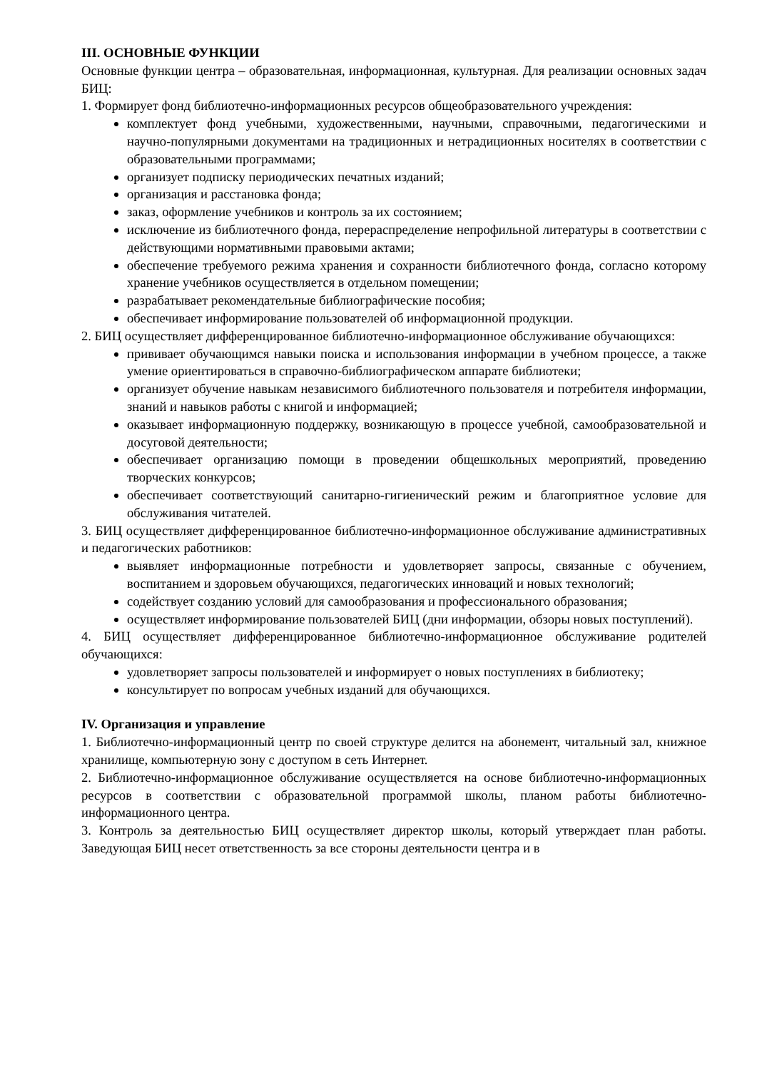III. ОСНОВНЫЕ ФУНКЦИИ
Основные функции центра – образовательная, информационная, культурная. Для реализации основных задач БИЦ:
1. Формирует фонд библиотечно-информационных ресурсов общеобразовательного учреждения:
комплектует фонд учебными, художественными, научными, справочными, педагогическими и научно-популярными документами на традиционных и нетрадиционных носителях в соответствии с образовательными программами;
организует подписку периодических печатных изданий;
организация и расстановка фонда;
заказ, оформление учебников и контроль за их состоянием;
исключение из библиотечного фонда, перераспределение непрофильной литературы в соответствии с действующими нормативными правовыми актами;
обеспечение требуемого режима хранения и сохранности библиотечного фонда, согласно которому хранение учебников осуществляется в отдельном помещении;
разрабатывает рекомендательные библиографические пособия;
обеспечивает информирование пользователей об информационной продукции.
2. БИЦ осуществляет дифференцированное библиотечно-информационное обслуживание обучающихся:
прививает обучающимся навыки поиска и использования информации в учебном процессе, а также умение ориентироваться в справочно-библиографическом аппарате библиотеки;
организует обучение навыкам независимого библиотечного пользователя и потребителя информации, знаний и навыков работы с книгой и информацией;
оказывает информационную поддержку, возникающую в процессе учебной, самообразовательной и досуговой деятельности;
обеспечивает организацию помощи в проведении общешкольных мероприятий, проведению творческих конкурсов;
обеспечивает соответствующий санитарно-гигиенический режим и благоприятное условие для обслуживания читателей.
3. БИЦ осуществляет дифференцированное библиотечно-информационное обслуживание административных и педагогических работников:
выявляет информационные потребности и удовлетворяет запросы, связанные с обучением, воспитанием и здоровьем обучающихся, педагогических инноваций и новых технологий;
содействует созданию условий для самообразования и профессионального образования;
осуществляет информирование пользователей БИЦ (дни информации, обзоры новых поступлений).
4. БИЦ осуществляет дифференцированное библиотечно-информационное обслуживание родителей обучающихся:
удовлетворяет запросы пользователей и информирует о новых поступлениях в библиотеку;
консультирует по вопросам учебных изданий для обучающихся.
IV. Организация и управление
1. Библиотечно-информационный центр по своей структуре делится на абонемент, читальный зал, книжное хранилище, компьютерную зону с доступом в сеть Интернет.
2. Библиотечно-информационное обслуживание осуществляется на основе библиотечно-информационных ресурсов в соответствии с образовательной программой школы, планом работы библиотечно-информационного центра.
3. Контроль за деятельностью БИЦ осуществляет директор школы, который утверждает план работы. Заведующая БИЦ несет ответственность за все стороны деятельности центра и в